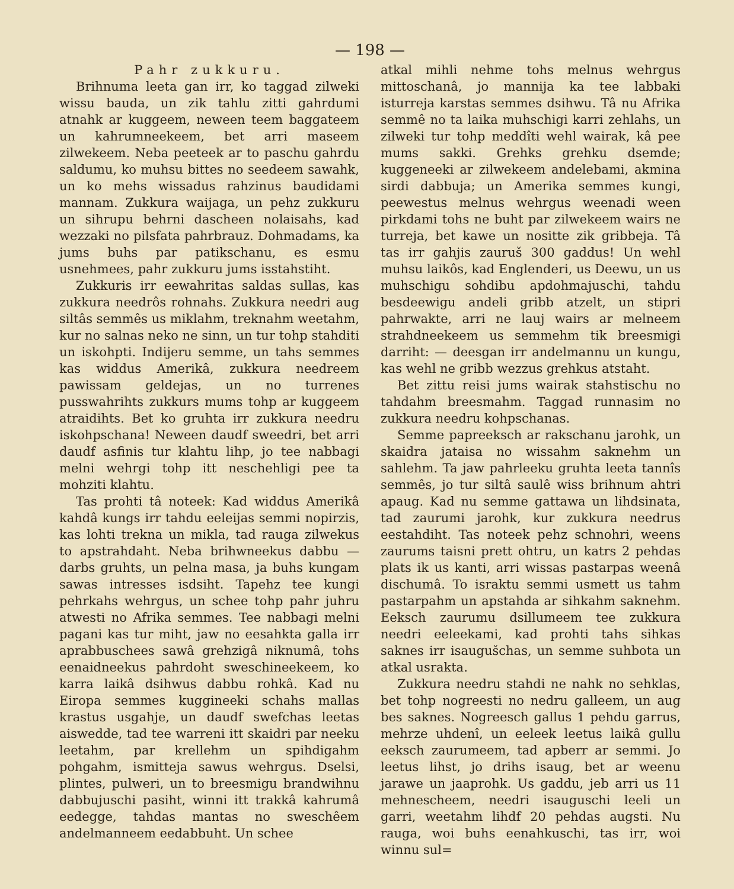— 198 —
Pahr zukkuru.
Brihnuma leeta gan irr, ko taggad zilweki wissu bauda, un zik tahlu zitti gahrdumi atnahk ar kuggeem, neween teem baggateem un kahrumneekeem, bet arri maseem zilwekeem. Neba peeteek ar to paschu gahrdu saldumu, ko muhsu bittes no seedeem sawahk, un ko mehs wissadus rahzinus baudidami mannam. Zukkura waijaga, un pehz zukkuru un sihrupu behrni dascheen nolaisahs, kad wezzaki no pilsfata pahrbrauz. Dohmadams, ka jums buhs par patikschanu, es esmu usnehmees, pahr zukkuru jums isstahstiht.
Zukkuris irr eewahritas saldas sullas, kas zukkura needrôs rohnahs. Zukkura needri aug siltâs semmês us miklahm, treknahm weetahm, kur no salnas neko ne sinn, un tur tohp stahditi un iskohpti. Indijeru semme, un tahs semmes kas widdus Amerikâ, zukkura needreem pawissam geldejas, un no turrenes pusswahrihts zukkurs mums tohp ar kuggeem atraidihts. Bet ko gruhta irr zukkura needru iskohpschana! Neween daudf sweedri, bet arri daudf asfinis tur klahtu lihp, jo tee nabbagi melni wehrgi tohp itt neschehligi pee ta mohziti klahtu.
Tas prohti tâ noteek: Kad widdus Amerikâ kahdâ kungs irr tahdu eeleijas semmi nopirzis, kas lohti trekna un mikla, tad rauga zilwekus to apstrahdaht. Neba brihwneekus dabbu — darbs gruhts, un pelna masa, ja buhs kungam sawas intresses isdsiht. Tapehz tee kungi pehrkahs wehrgus, un schee tohp pahr juhru atwesti no Afrika semmes. Tee nabbagi melni pagani kas tur miht, jaw no eesahkta galla irr aprabbuschees sawâ grehzigâ niknumâ, tohs eenaidneekus pahrdoht sweschineekeem, ko karra laikâ dsihwus dabbu rohkâ. Kad nu Eiropa semmes kuggineeki schahs mallas krastus usgahje, un daudf swefchas leetas aiswedde, tad tee warreni itt skaidri par neeku leetahm, par krellehm un spihdigahm pohgahm, ismitteja sawus wehrgus. Dselsi, plintes, pulweri, un to breesmigu brandwihnu dabbujuschi pasiht, winni itt trakkâ kahrumâ eedegge, tahdas mantas no sweschêem andelmanneem eedabbuht. Un schee
atkal mihli nehme tohs melnus wehrgus mittoschanâ, jo mannija ka tee labbaki isturreja karstas semmes dsihwu. Tâ nu Afrika semmê no ta laika muhschigi karri zehlahs, un zilweki tur tohp meddîti wehl wairak, kâ pee mums sakki. Grehks grehku dsemde; kuggeneeki ar zilwekeem andelebami, akmina sirdi dabbuja; un Amerika semmes kungi, peewestus melnus wehrgus weenadi ween pirkdami tohs ne buht par zilwekeem wairs ne turreja, bet kawe un nositte zik gribbeja. Tâ tas irr gahjis zauruš 300 gaddus! Un wehl muhsu laikôs, kad Englenderi, us Deewu, un us muhschigu sohdibu apdohmajuschi, tahdu besdeewigu andeli gribb atzelt, un stipri pahrwakte, arri ne lauj wairs ar melneem strahdneekeem us semmehm tik breesmigi darriht: — deesgan irr andelmannu un kungu, kas wehl ne gribb wezzus grehkus atstaht.
Bet zittu reisi jums wairak stahstischu no tahdahm breesmahm. Taggad runnasim no zukkura needru kohpschanas.
Semme papreeksch ar rakschanu jarohk, un skaidra jataisa no wissahm saknehm un sahlehm. Ta jaw pahrleeku gruhta leeta tannîs semmês, jo tur siltâ saulê wiss brihnum ahtri apaug. Kad nu semme gattawa un lihdsinata, tad zaurumi jarohk, kur zukkura needrus eestahdiht. Tas noteek pehz schnohri, weens zaurums taisni prett ohtru, un katrs 2 pehdas plats ik us kanti, arri wissas pastarpas weenâ dischumâ. To israktu semmi usmett us tahm pastarpahm un apstahda ar sihkahm saknehm. Eeksch zaurumu dsillumeem tee zukkura needri eeleekami, kad prohti tahs sihkas saknes irr isaugušchas, un semme suhbota un atkal usrakta.
Zukkura needru stahdi ne nahk no sehklas, bet tohp nogreesti no nedru galleem, un aug bes saknes. Nogreesch gallus 1 pehdu garrus, mehrze uhdenî, un eeleek leetus laikâ gullu eeksch zaurumeem, tad apberr ar semmi. Jo leetus lihst, jo drihs isaug, bet ar weenu jarawe un jaaprohk. Us gaddu, jeb arri us 11 mehnescheem, needri isauguschi leeli un garri, weetahm lihdf 20 pehdas augsti. Nu rauga, woi buhs eenahkuschi, tas irr, woi winnu sul=